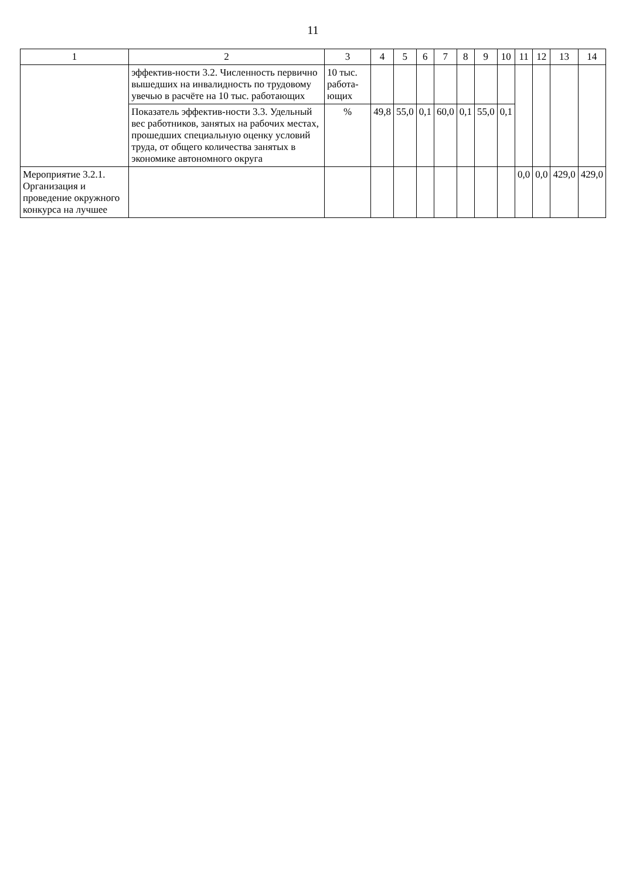11
| 1 | 2 | 3 | 4 | 5 | 6 | 7 | 8 | 9 | 10 | 11 | 12 | 13 | 14 |
| --- | --- | --- | --- | --- | --- | --- | --- | --- | --- | --- | --- | --- | --- |
| | эффектив-ности 3.2. Численность первично вышедших на инвалидность по трудовому увечью в расчёте на 10 тыс. работающих | 10 тыс. работа-ющих | | | | | | | | | | | |
| | Показатель эффектив-ности 3.3. Удельный вес работников, занятых на рабочих местах, прошедших специальную оценку условий труда, от общего количества занятых в экономике автономного округа | % | 49,8 | 55,0 | 0,1 | 60,0 | 0,1 | 55,0 | 0,1 | | | | |
| Мероприятие 3.2.1. Организация и проведение окружного конкурса на лучшее | | | | | | | | | | 0,0 | 0,0 | 429,0 | 429,0 |